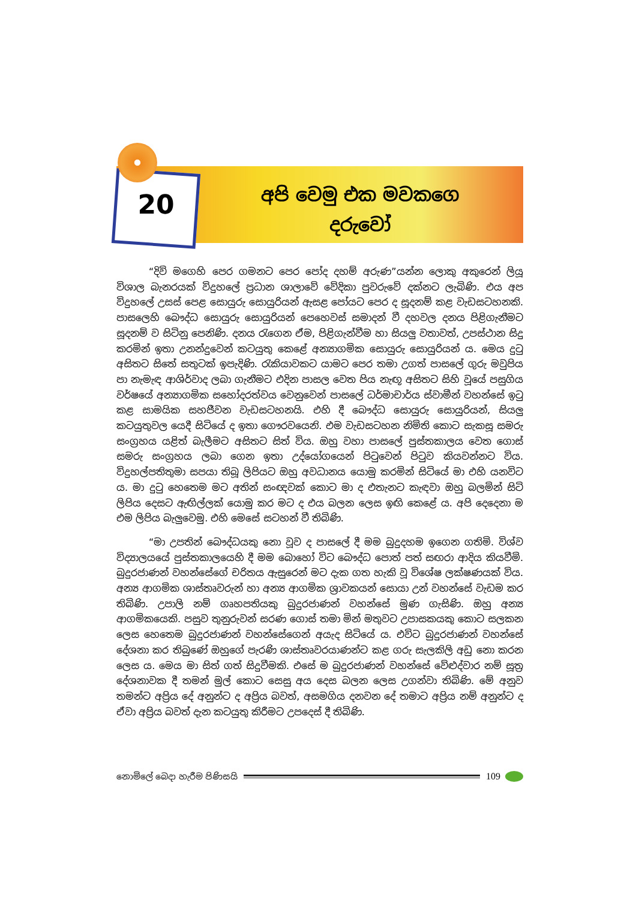20
අපි වෙමු එක මවකගෙ
දරුවෝ
“දිවි මගෙහි පෙර ගමනට පෙර පෝද දහම් අරුණ”යන්න ලොකු අකුරෙන් ලියූ විශාල බැනරයක් විදුහලේ ප්‍රධාන ශාලාවේ වේදිකා පුවරුවේ දක්නට ලැබිණි. එය අප විදුහලේ උසස් පෙළ සොයුරු සොයුරියන් ඇසළ පෝයට පෙර ද සූදනම් කළ වැඩසටහනකි. පාසලෙහි බෞද්ධ සොයුරු සොයුරියන් පෙහෙවස් සමාදන් වී දහවල දනය පිළිගැනීමට සූදනම් ව සිටිනු පෙනිණි. දනය රැගෙන ඒම, පිළිගැන්වීම හා සියලු වතාවත්, උපස්ථාන සිදු කරමින් ඉතා උනන්දුවෙන් කටයුතු කෙළේ අන්‍යාගමික සොයුරු සොයුරියන් ය. මෙය දුටු අසිතට සිතේ සතුටක් ඉපැදිණි. රැකියාවකට යාමට පෙර තමා උගත් පාසලේ ගුරු මවුපිය පා නැමැඳ ආශිර්වාද ලබා ගැනීමට එදින පාසල වෙත පිය නැඟූ අසිතට සිහි වූයේ පසුගිය වර්ෂයේ අන්‍යාගමික සහෝදරත්වය වෙනුවෙන් පාසලේ ධර්මාචාර්ය ස්වාමීන් වහන්සේ ඉටු කළ සාමයික සහජීවන වැඩසටහනයි. එහි දී බෞද්ධ සොයුරු සොයුරියන්, සියලු කටයුතුවල යෙදී සිටියේ ද ඉතා ගෞරවයෙනි. එම වැඩසටහන නිමිති කොට සැකසූ සමරු සංග්‍රහය යළිත් බැලීමට අසිතට සිත් විය. ඔහු වහා පාසලේ පුස්තකාලය වෙත ගොස් සමරු සංග්‍රහය ලබා ගෙන ඉතා උද්යෝගයෙන් පිටුවෙන් පිටුව කියවන්නට විය. විදුහල්පතිතුමා සපයා තිබූ ලිපියට ඔහු අවධානය යොමු කරමින් සිටියේ මා එහි යනවිට ය. මා දුටු හෙතෙම මට අතින් සංඥවක් කොට මා ද එතැනට කැඳවා ඔහු බලමින් සිටි ලිපිය දෙසට ඇඟිල්ලක් යොමු කර මට ද එය බලන ලෙස ඉඟි කෙළේ ය. අපි දෙදෙනා ම එම ලිපිය බැලුවෙමු. එහි මෙසේ සටහන් වී තිබිණි.
“මා උපතින් බෞද්ධයකු නො වූව ද පාසලේ දී මම බුදුදහම ඉගෙන ගතිමි. විශ්ව විද්‍යාලයයේ පුස්තකාලයෙහි දී මම බොහෝ විට බෞද්ධ පොත් පත් සඟරා ආදිය කියවීමි. බුදුරජාණන් වහන්සේගේ චරිතය ඇසුරෙන් මට දැක ගත හැකි වූ විශේෂ ලක්ෂණයක් විය. අන්‍ය ආගමික ශාස්තෘවරුන් හා අන්‍ය ආගමික ශ්‍රාවකයන් සොයා උන් වහන්සේ වැඩම කර තිබිණි. උපාලි නම් ගෘහපතියකු බුදුරජාණන් වහන්සේ මුණ ගැසිණි. ඔහු අන්‍ය ආගමිකයෙකි. පසුව තුනුරුවන් සරණ ගොස් තමා මින් මතුවට උපාසකයකු කොට සලකන ලෙස හෙතෙම බුදුරජාණන් වහන්සේගෙන් අයැද සිටියේ ය. එවිට බුදුරජාණන් වහන්සේ දේශනා කර තිබුණේ ඔහුගේ පැරණි ශාස්තෘවරයාණන්ට කළ ගරු සැලකිලි අඩු නො කරන ලෙස ය. මෙය මා සිත් ගත් සිදුවීමකි. එසේ ම බුදුරජාණන් වහන්සේ වේළුද්වාර නම් සූත්‍ර දේශනාවක දී තමන් මුල් කොට සෙසු අය දෙස බලන ලෙස උගන්වා තිබිණි. මේ අනුව තමන්ට අප්‍රිය දේ අනුන්ට ද අප්‍රිය බවත්, අසමගිය දනවන දේ තමාට අප්‍රිය නම් අනුන්ට ද ඒවා අප්‍රිය බවත් දැන කටයුතු කිරීමට උපදෙස් දී තිබිණි.
නොමිලේ බෙදා හැරීම පිණිසයි 109